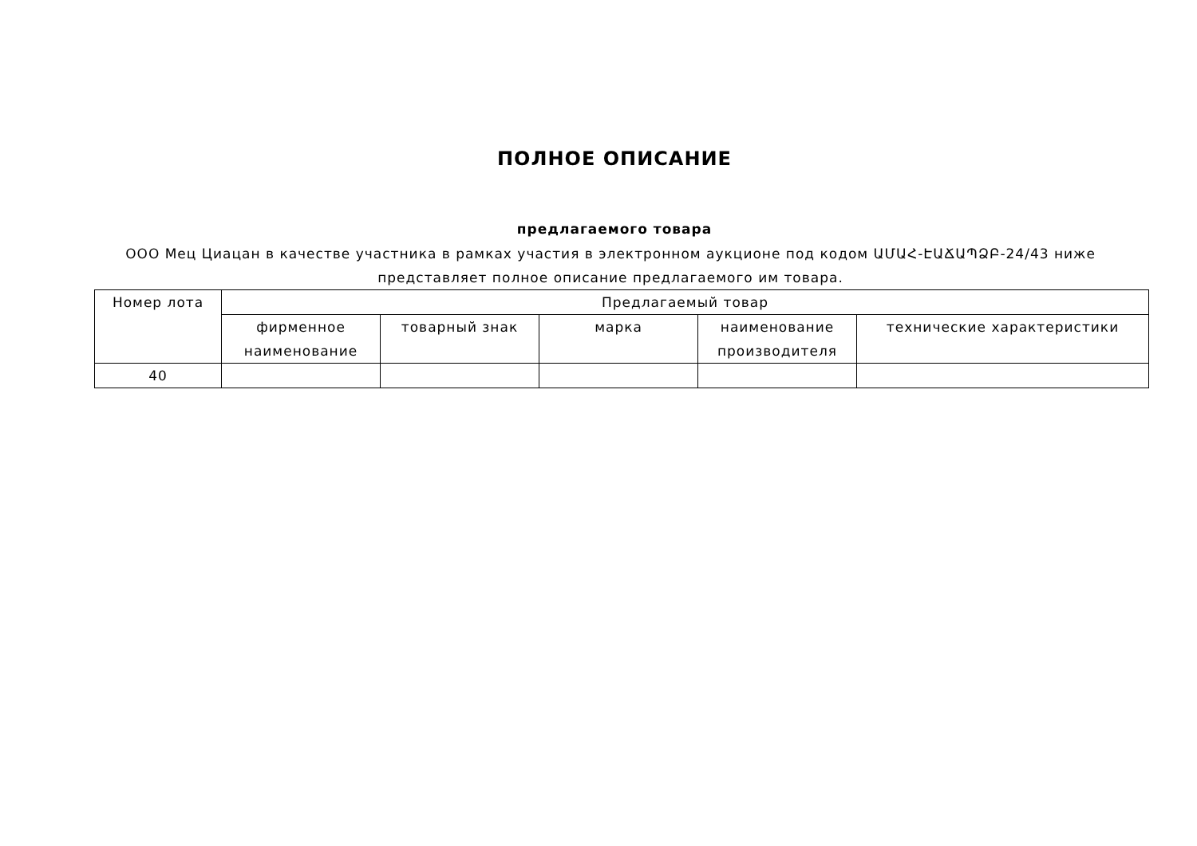ПОЛНОЕ ОПИСАНИЕ
предлагаемого товара
ООО Мец Циацан в качестве участника в рамках участия в электронном аукционе под кодом ԱՄԱՀ-ԷԱՃԱՊՁԲ-24/43 ниже представляет полное описание предлагаемого им товара.
| Номер лота | Предлагаемый товар | | | | |
| --- | --- | --- | --- | --- | --- |
| | фирменное наименование | товарный знак | марка | наименование производителя | технические характеристики |
| 40 | | | | | |